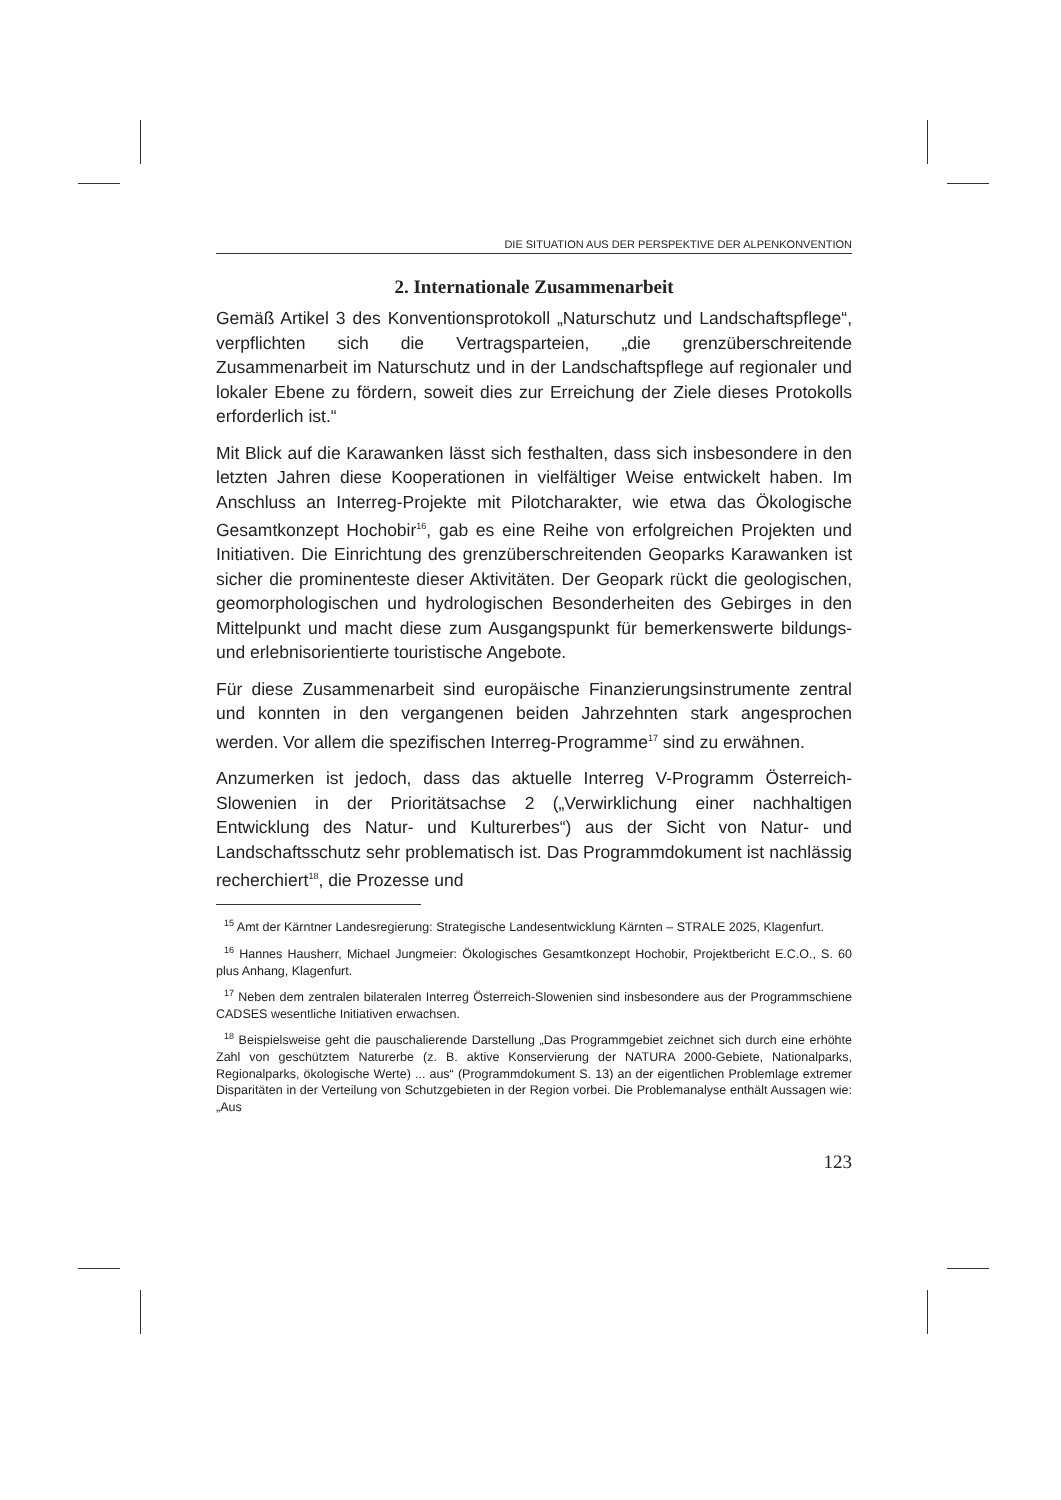DIE SITUATION AUS DER PERSPEKTIVE DER ALPENKONVENTION
2. Internationale Zusammenarbeit
Gemäß Artikel 3 des Konventionsprotokoll „Naturschutz und Landschaftspflege“, verpflichten sich die Vertragsparteien, „die grenzüberschreitende Zusammenarbeit im Naturschutz und in der Landschaftspflege auf regionaler und lokaler Ebene zu fördern, soweit dies zur Erreichung der Ziele dieses Protokolls erforderlich ist.“
Mit Blick auf die Karawanken lässt sich festhalten, dass sich insbesondere in den letzten Jahren diese Kooperationen in vielfältiger Weise entwickelt haben. Im Anschluss an Interreg-Projekte mit Pilotcharakter, wie etwa das Ökologische Gesamtkonzept Hochobir<sup>16</sup>, gab es eine Reihe von erfolgreichen Projekten und Initiativen. Die Einrichtung des grenzüberschreitenden Geoparks Karawanken ist sicher die prominenteste dieser Aktivitäten. Der Geopark rückt die geologischen, geomorphologischen und hydrologischen Besonderheiten des Gebirges in den Mittelpunkt und macht diese zum Ausgangspunkt für bemerkenswerte bildungs- und erlebnisorientierte touristische Angebote.
Für diese Zusammenarbeit sind europäische Finanzierungsinstrumente zentral und konnten in den vergangenen beiden Jahrzehnten stark angesprochen werden. Vor allem die spezifischen Interreg-Programme<sup>17</sup> sind zu erwähnen.
Anzumerken ist jedoch, dass das aktuelle Interreg V-Programm Österreich-Slowenien in der Prioritätsachse 2 („Verwirklichung einer nachhaltigen Entwicklung des Natur- und Kulturerbes“) aus der Sicht von Natur- und Landschaftsschutz sehr problematisch ist. Das Programmdokument ist nachlässig recherchiert<sup>18</sup>, die Prozesse und
<sup>15</sup> Amt der Kärntner Landesregierung: Strategische Landesentwicklung Kärnten – STRALE 2025, Klagenfurt.
<sup>16</sup> Hannes Hausherr, Michael Jungmeier: Ökologisches Gesamtkonzept Hochobir, Projektbericht E.C.O., S. 60 plus Anhang, Klagenfurt.
<sup>17</sup> Neben dem zentralen bilateralen Interreg Österreich-Slowenien sind insbesondere aus der Programmschiene CADSES wesentliche Initiativen erwachsen.
<sup>18</sup> Beispielsweise geht die pauschalierende Darstellung „Das Programmgebiet zeichnet sich durch eine erhöhte Zahl von geschütztem Naturerbe (z. B. aktive Konservierung der NATURA 2000-Gebiete, Nationalparks, Regionalparks, ökologische Werte) ... aus“ (Programmdokument S. 13) an der eigentlichen Problemlage extremer Disparitäten in der Verteilung von Schutzgebieten in der Region vorbei. Die Problemanalyse enthält Aussagen wie: „Aus
123